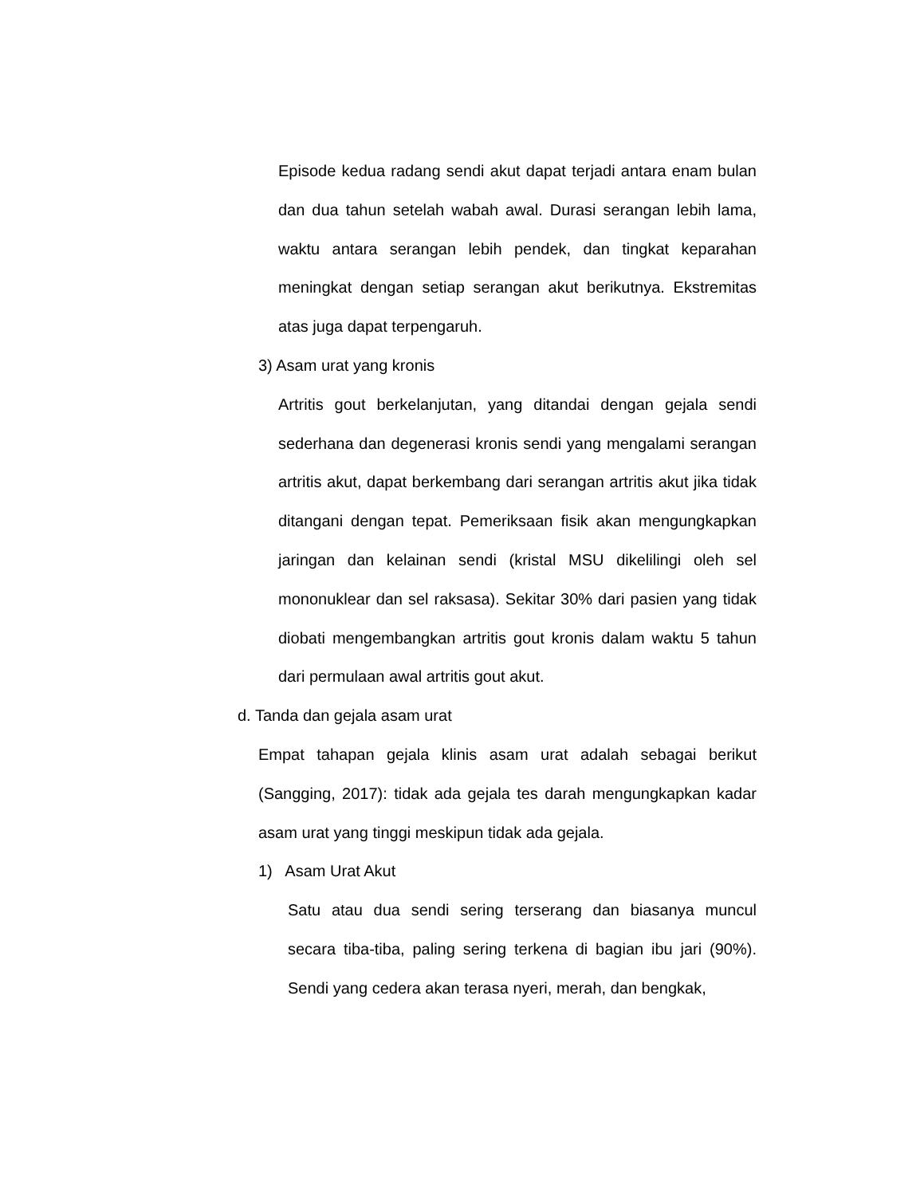Episode kedua radang sendi akut dapat terjadi antara enam bulan dan dua tahun setelah wabah awal. Durasi serangan lebih lama, waktu antara serangan lebih pendek, dan tingkat keparahan meningkat dengan setiap serangan akut berikutnya. Ekstremitas atas juga dapat terpengaruh.
3) Asam urat yang kronis
Artritis gout berkelanjutan, yang ditandai dengan gejala sendi sederhana dan degenerasi kronis sendi yang mengalami serangan artritis akut, dapat berkembang dari serangan artritis akut jika tidak ditangani dengan tepat. Pemeriksaan fisik akan mengungkapkan jaringan dan kelainan sendi (kristal MSU dikelilingi oleh sel mononuklear dan sel raksasa). Sekitar 30% dari pasien yang tidak diobati mengembangkan artritis gout kronis dalam waktu 5 tahun dari permulaan awal artritis gout akut.
d. Tanda dan gejala asam urat
Empat tahapan gejala klinis asam urat adalah sebagai berikut (Sangging, 2017): tidak ada gejala tes darah mengungkapkan kadar asam urat yang tinggi meskipun tidak ada gejala.
1) Asam Urat Akut
Satu atau dua sendi sering terserang dan biasanya muncul secara tiba-tiba, paling sering terkena di bagian ibu jari (90%). Sendi yang cedera akan terasa nyeri, merah, dan bengkak,